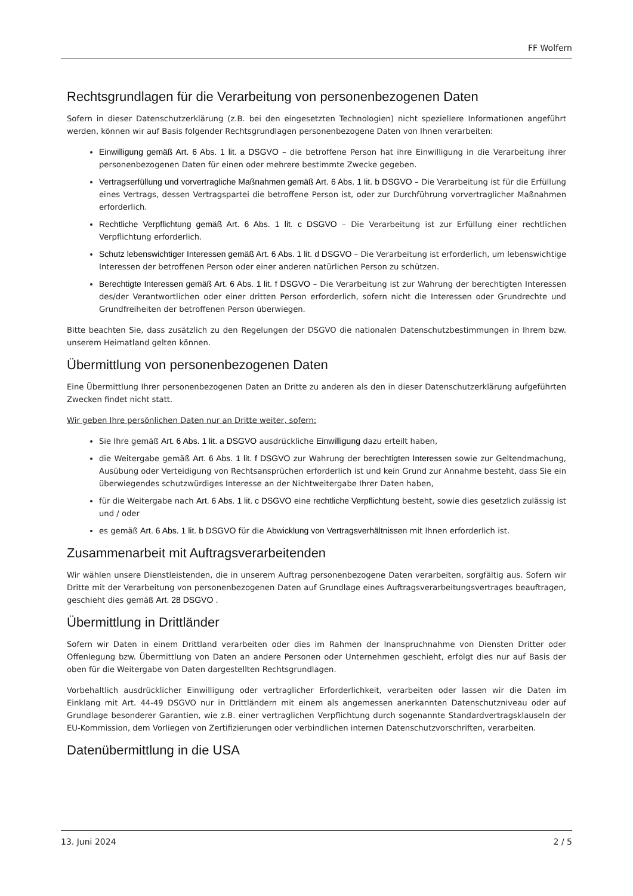FF Wolfern
Rechtsgrundlagen für die Verarbeitung von personenbezogenen Daten
Sofern in dieser Datenschutzerklärung (z.B. bei den eingesetzten Technologien) nicht speziellere Informationen angeführt werden, können wir auf Basis folgender Rechtsgrundlagen personenbezogene Daten von Ihnen verarbeiten:
Einwilligung gemäß Art. 6 Abs. 1 lit. a DSGVO – die betroffene Person hat ihre Einwilligung in die Verarbeitung ihrer personenbezogenen Daten für einen oder mehrere bestimmte Zwecke gegeben.
Vertragserfüllung und vorvertragliche Maßnahmen gemäß Art. 6 Abs. 1 lit. b DSGVO – Die Verarbeitung ist für die Erfüllung eines Vertrags, dessen Vertragspartei die betroffene Person ist, oder zur Durchführung vorvertraglicher Maßnahmen erforderlich.
Rechtliche Verpflichtung gemäß Art. 6 Abs. 1 lit. c DSGVO – Die Verarbeitung ist zur Erfüllung einer rechtlichen Verpflichtung erforderlich.
Schutz lebenswichtiger Interessen gemäß Art. 6 Abs. 1 lit. d DSGVO – Die Verarbeitung ist erforderlich, um lebenswichtige Interessen der betroffenen Person oder einer anderen natürlichen Person zu schützen.
Berechtigte Interessen gemäß Art. 6 Abs. 1 lit. f DSGVO – Die Verarbeitung ist zur Wahrung der berechtigten Interessen des/der Verantwortlichen oder einer dritten Person erforderlich, sofern nicht die Interessen oder Grundrechte und Grundfreiheiten der betroffenen Person überwiegen.
Bitte beachten Sie, dass zusätzlich zu den Regelungen der DSGVO die nationalen Datenschutzbestimmungen in Ihrem bzw. unserem Heimatland gelten können.
Übermittlung von personenbezogenen Daten
Eine Übermittlung Ihrer personenbezogenen Daten an Dritte zu anderen als den in dieser Datenschutzerklärung aufgeführten Zwecken findet nicht statt.
Wir geben Ihre persönlichen Daten nur an Dritte weiter, sofern:
Sie Ihre gemäß Art. 6 Abs. 1 lit. a DSGVO ausdrückliche Einwilligung dazu erteilt haben,
die Weitergabe gemäß Art. 6 Abs. 1 lit. f DSGVO zur Wahrung der berechtigten Interessen sowie zur Geltendmachung, Ausübung oder Verteidigung von Rechtsansprüchen erforderlich ist und kein Grund zur Annahme besteht, dass Sie ein überwiegendes schutzwürdiges Interesse an der Nichtweitergabe Ihrer Daten haben,
für die Weitergabe nach Art. 6 Abs. 1 lit. c DSGVO eine rechtliche Verpflichtung besteht, sowie dies gesetzlich zulässig ist und / oder
es gemäß Art. 6 Abs. 1 lit. b DSGVO für die Abwicklung von Vertragsverhältnissen mit Ihnen erforderlich ist.
Zusammenarbeit mit Auftragsverarbeitenden
Wir wählen unsere Dienstleistenden, die in unserem Auftrag personenbezogene Daten verarbeiten, sorgfältig aus. Sofern wir Dritte mit der Verarbeitung von personenbezogenen Daten auf Grundlage eines Auftragsverarbeitungsvertrages beauftragen, geschieht dies gemäß Art. 28 DSGVO .
Übermittlung in Drittländer
Sofern wir Daten in einem Drittland verarbeiten oder dies im Rahmen der Inanspruchnahme von Diensten Dritter oder Offenlegung bzw. Übermittlung von Daten an andere Personen oder Unternehmen geschieht, erfolgt dies nur auf Basis der oben für die Weitergabe von Daten dargestellten Rechtsgrundlagen.
Vorbehaltlich ausdrücklicher Einwilligung oder vertraglicher Erforderlichkeit, verarbeiten oder lassen wir die Daten im Einklang mit Art. 44-49 DSGVO nur in Drittländern mit einem als angemessen anerkannten Datenschutzniveau oder auf Grundlage besonderer Garantien, wie z.B. einer vertraglichen Verpflichtung durch sogenannte Standardvertragsklauseln der EU-Kommission, dem Vorliegen von Zertifizierungen oder verbindlichen internen Datenschutzvorschriften, verarbeiten.
Datenübermittlung in die USA
13. Juni 2024 2 / 5